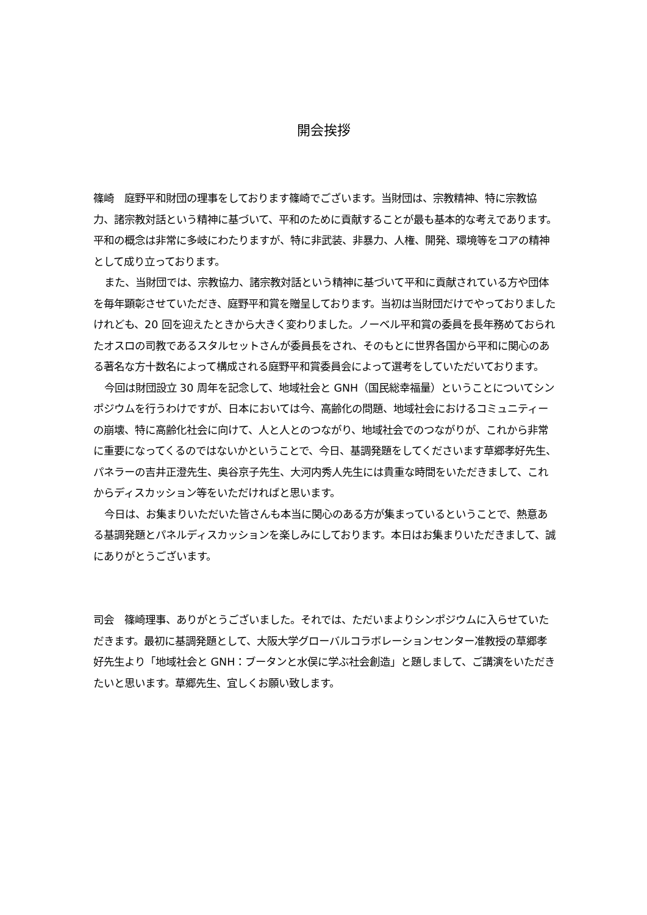開会挨拶
篠崎　庭野平和財団の理事をしております篠崎でございます。当財団は、宗教精神、特に宗教協力、諸宗教対話という精神に基づいて、平和のために貢献することが最も基本的な考えであります。平和の概念は非常に多岐にわたりますが、特に非武装、非暴力、人権、開発、環境等をコアの精神として成り立っております。
また、当財団では、宗教協力、諸宗教対話という精神に基づいて平和に貢献されている方や団体を毎年顕彰させていただき、庭野平和賞を贈呈しております。当初は当財団だけでやっておりましたけれども、20 回を迎えたときから大きく変わりました。ノーベル平和賞の委員を長年務めておられたオスロの司教であるスタルセットさんが委員長をされ、そのもとに世界各国から平和に関心のある著名な方十数名によって構成される庭野平和賞委員会によって選考をしていただいております。
今回は財団設立 30 周年を記念して、地域社会と GNH（国民総幸福量）ということについてシンポジウムを行うわけですが、日本においては今、高齢化の問題、地域社会におけるコミュニティーの崩壊、特に高齢化社会に向けて、人と人とのつながり、地域社会でのつながりが、これから非常に重要になってくるのではないかということで、今日、基調発題をしてくださいます草郷孝好先生、パネラーの吉井正澄先生、奥谷京子先生、大河内秀人先生には貴重な時間をいただきまして、これからディスカッション等をいただければと思います。
今日は、お集まりいただいた皆さんも本当に関心のある方が集まっているということで、熱意ある基調発題とパネルディスカッションを楽しみにしております。本日はお集まりいただきまして、誠にありがとうございます。
司会　篠崎理事、ありがとうございました。それでは、ただいまよりシンポジウムに入らせていただきます。最初に基調発題として、大阪大学グローバルコラボレーションセンター准教授の草郷孝好先生より「地域社会と GNH：ブータンと水俣に学ぶ社会創造」と題しまして、ご講演をいただきたいと思います。草郷先生、宜しくお願い致します。